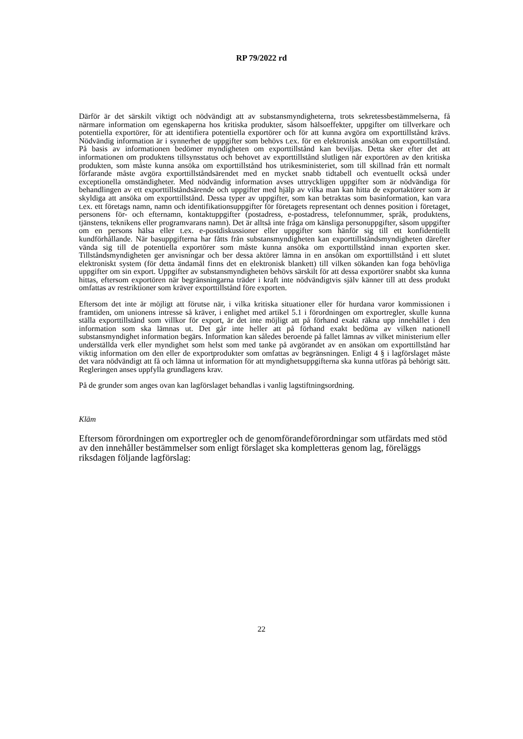RP 79/2022 rd
Därför är det särskilt viktigt och nödvändigt att av substansmyndigheterna, trots sekretessbestämmelserna, få närmare information om egenskaperna hos kritiska produkter, såsom hälsoeffekter, uppgifter om tillverkare och potentiella exportörer, för att identifiera potentiella exportörer och för att kunna avgöra om exporttillstånd krävs. Nödvändig information är i synnerhet de uppgifter som behövs t.ex. för en elektronisk ansökan om exporttillstånd. På basis av informationen bedömer myndigheten om exporttillstånd kan beviljas. Detta sker efter det att informationen om produktens tillsynsstatus och behovet av exporttillstånd slutligen når exportören av den kritiska produkten, som måste kunna ansöka om exporttillstånd hos utrikesministeriet, som till skillnad från ett normalt förfarande måste avgöra exporttillståndsärendet med en mycket snabb tidtabell och eventuellt också under exceptionella omständigheter. Med nödvändig information avses uttryckligen uppgifter som är nödvändiga för behandlingen av ett exporttillståndsärende och uppgifter med hjälp av vilka man kan hitta de exportaktörer som är skyldiga att ansöka om exporttillstånd. Dessa typer av uppgifter, som kan betraktas som basinformation, kan vara t.ex. ett företags namn, namn och identifikationsuppgifter för företagets representant och dennes position i företaget, personens för- och efternamn, kontaktuppgifter (postadress, e-postadress, telefonnummer, språk, produktens, tjänstens, teknikens eller programvarans namn). Det är alltså inte fråga om känsliga personuppgifter, såsom uppgifter om en persons hälsa eller t.ex. e-postdiskussioner eller uppgifter som hänför sig till ett konfidentiellt kundförhållande. När basuppgifterna har fåtts från substansmyndigheten kan exporttillståndsmyndigheten därefter vända sig till de potentiella exportörer som måste kunna ansöka om exporttillstånd innan exporten sker. Tillståndsmyndigheten ger anvisningar och ber dessa aktörer lämna in en ansökan om exporttillstånd i ett slutet elektroniskt system (för detta ändamål finns det en elektronisk blankett) till vilken sökanden kan foga behövliga uppgifter om sin export. Uppgifter av substansmyndigheten behövs särskilt för att dessa exportörer snabbt ska kunna hittas, eftersom exportören när begränsningarna träder i kraft inte nödvändigtvis själv känner till att dess produkt omfattas av restriktioner som kräver exporttillstånd före exporten.
Eftersom det inte är möjligt att förutse när, i vilka kritiska situationer eller för hurdana varor kommissionen i framtiden, om unionens intresse så kräver, i enlighet med artikel 5.1 i förordningen om exportregler, skulle kunna ställa exporttillstånd som villkor för export, är det inte möjligt att på förhand exakt räkna upp innehållet i den information som ska lämnas ut. Det går inte heller att på förhand exakt bedöma av vilken nationell substansmyndighet information begärs. Information kan således beroende på fallet lämnas av vilket ministerium eller underställda verk eller myndighet som helst som med tanke på avgörandet av en ansökan om exporttillstånd har viktig information om den eller de exportprodukter som omfattas av begränsningen. Enligt 4 § i lagförslaget måste det vara nödvändigt att få och lämna ut information för att myndighetsuppgifterna ska kunna utföras på behörigt sätt. Regleringen anses uppfylla grundlagens krav.
På de grunder som anges ovan kan lagförslaget behandlas i vanlig lagstiftningsordning.
Kläm
Eftersom förordningen om exportregler och de genomförandeförordningar som utfärdats med stöd av den innehåller bestämmelser som enligt förslaget ska kompletteras genom lag, föreläggs riksdagen följande lagförslag:
22